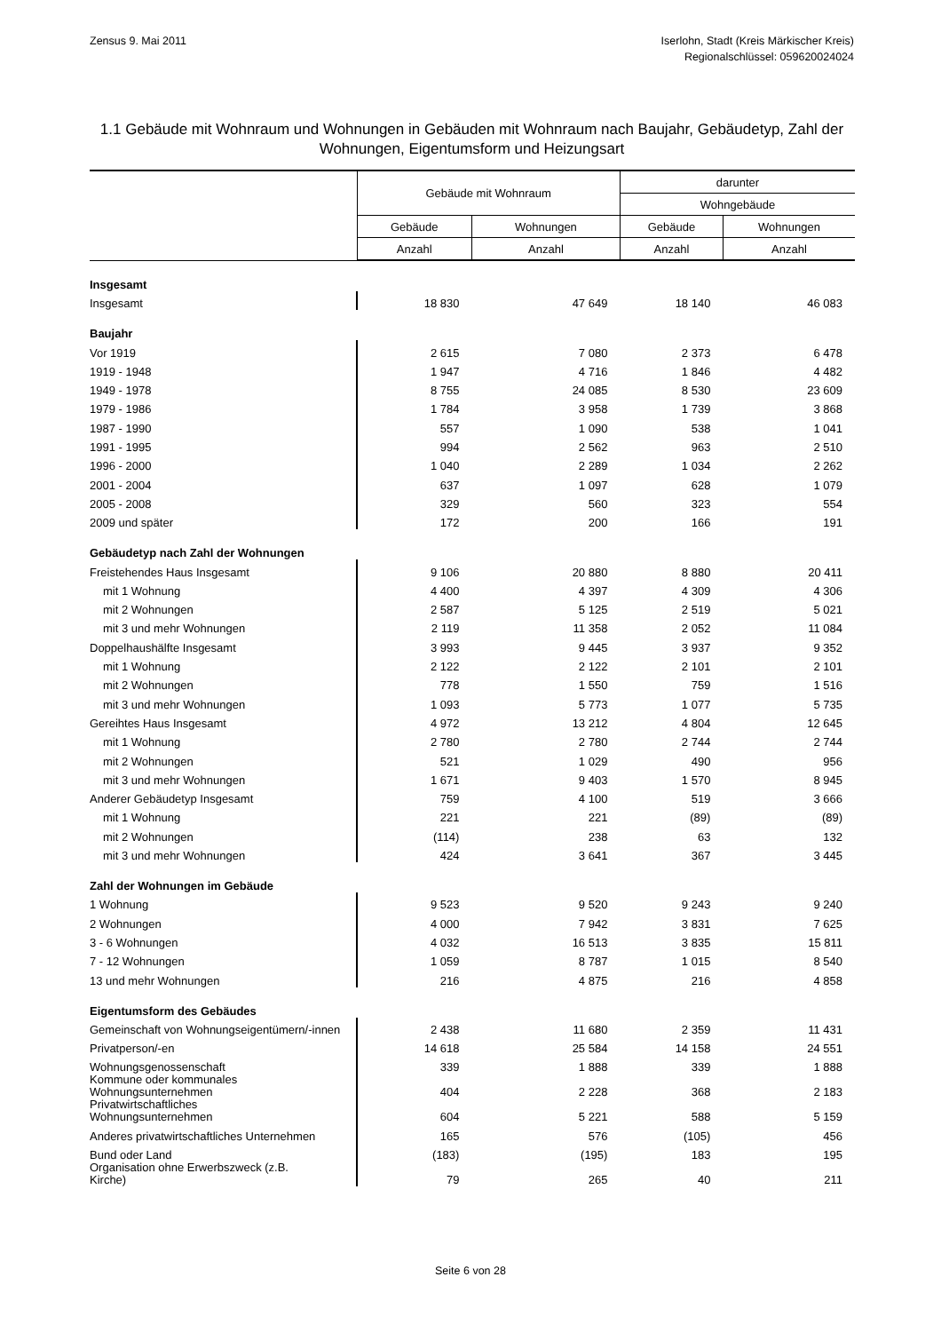Zensus 9. Mai 2011 Iserlohn, Stadt (Kreis Märkischer Kreis)
Regionalschlüssel: 059620024024
1.1 Gebäude mit Wohnraum und Wohnungen in Gebäuden mit Wohnraum nach Baujahr, Gebäudetyp, Zahl der Wohnungen, Eigentumsform und Heizungsart
| | Gebäude mit Wohnraum | | darunter | |
| --- | --- | --- | --- | --- |
| | | | Wohngebäude | |
| | Gebäude | Wohnungen | Gebäude | Wohnungen |
| | Anzahl | Anzahl | Anzahl | Anzahl |
| Insgesamt | | | | |
| Insgesamt | 18 830 | 47 649 | 18 140 | 46 083 |
| Baujahr | | | | |
| Vor 1919 | 2 615 | 7 080 | 2 373 | 6 478 |
| 1919 - 1948 | 1 947 | 4 716 | 1 846 | 4 482 |
| 1949 - 1978 | 8 755 | 24 085 | 8 530 | 23 609 |
| 1979 - 1986 | 1 784 | 3 958 | 1 739 | 3 868 |
| 1987 - 1990 | 557 | 1 090 | 538 | 1 041 |
| 1991 - 1995 | 994 | 2 562 | 963 | 2 510 |
| 1996 - 2000 | 1 040 | 2 289 | 1 034 | 2 262 |
| 2001 - 2004 | 637 | 1 097 | 628 | 1 079 |
| 2005 - 2008 | 329 | 560 | 323 | 554 |
| 2009 und später | 172 | 200 | 166 | 191 |
| Gebäudetyp nach Zahl der Wohnungen | | | | |
| Freistehendes Haus Insgesamt | 9 106 | 20 880 | 8 880 | 20 411 |
| mit 1 Wohnung | 4 400 | 4 397 | 4 309 | 4 306 |
| mit 2 Wohnungen | 2 587 | 5 125 | 2 519 | 5 021 |
| mit 3 und mehr Wohnungen | 2 119 | 11 358 | 2 052 | 11 084 |
| Doppelhaushälfte Insgesamt | 3 993 | 9 445 | 3 937 | 9 352 |
| mit 1 Wohnung | 2 122 | 2 122 | 2 101 | 2 101 |
| mit 2 Wohnungen | 778 | 1 550 | 759 | 1 516 |
| mit 3 und mehr Wohnungen | 1 093 | 5 773 | 1 077 | 5 735 |
| Gereihtes Haus Insgesamt | 4 972 | 13 212 | 4 804 | 12 645 |
| mit 1 Wohnung | 2 780 | 2 780 | 2 744 | 2 744 |
| mit 2 Wohnungen | 521 | 1 029 | 490 | 956 |
| mit 3 und mehr Wohnungen | 1 671 | 9 403 | 1 570 | 8 945 |
| Anderer Gebäudetyp Insgesamt | 759 | 4 100 | 519 | 3 666 |
| mit 1 Wohnung | 221 | 221 | (89) | (89) |
| mit 2 Wohnungen | (114) | 238 | 63 | 132 |
| mit 3 und mehr Wohnungen | 424 | 3 641 | 367 | 3 445 |
| Zahl der Wohnungen im Gebäude | | | | |
| 1 Wohnung | 9 523 | 9 520 | 9 243 | 9 240 |
| 2 Wohnungen | 4 000 | 7 942 | 3 831 | 7 625 |
| 3 - 6 Wohnungen | 4 032 | 16 513 | 3 835 | 15 811 |
| 7 - 12 Wohnungen | 1 059 | 8 787 | 1 015 | 8 540 |
| 13 und mehr Wohnungen | 216 | 4 875 | 216 | 4 858 |
| Eigentumsform des Gebäudes | | | | |
| Gemeinschaft von Wohnungseigentümern/-innen | 2 438 | 11 680 | 2 359 | 11 431 |
| Privatperson/-en | 14 618 | 25 584 | 14 158 | 24 551 |
| Wohnungsgenossenschaft | 339 | 1 888 | 339 | 1 888 |
| Kommune oder kommunales Wohnungsunternehmen | 404 | 2 228 | 368 | 2 183 |
| Privatwirtschaftliches Wohnungsunternehmen | 604 | 5 221 | 588 | 5 159 |
| Anderes privatwirtschaftliches Unternehmen | 165 | 576 | (105) | 456 |
| Bund oder Land | (183) | (195) | 183 | 195 |
| Organisation ohne Erwerbszweck (z.B. Kirche) | 79 | 265 | 40 | 211 |
Seite 6 von 28